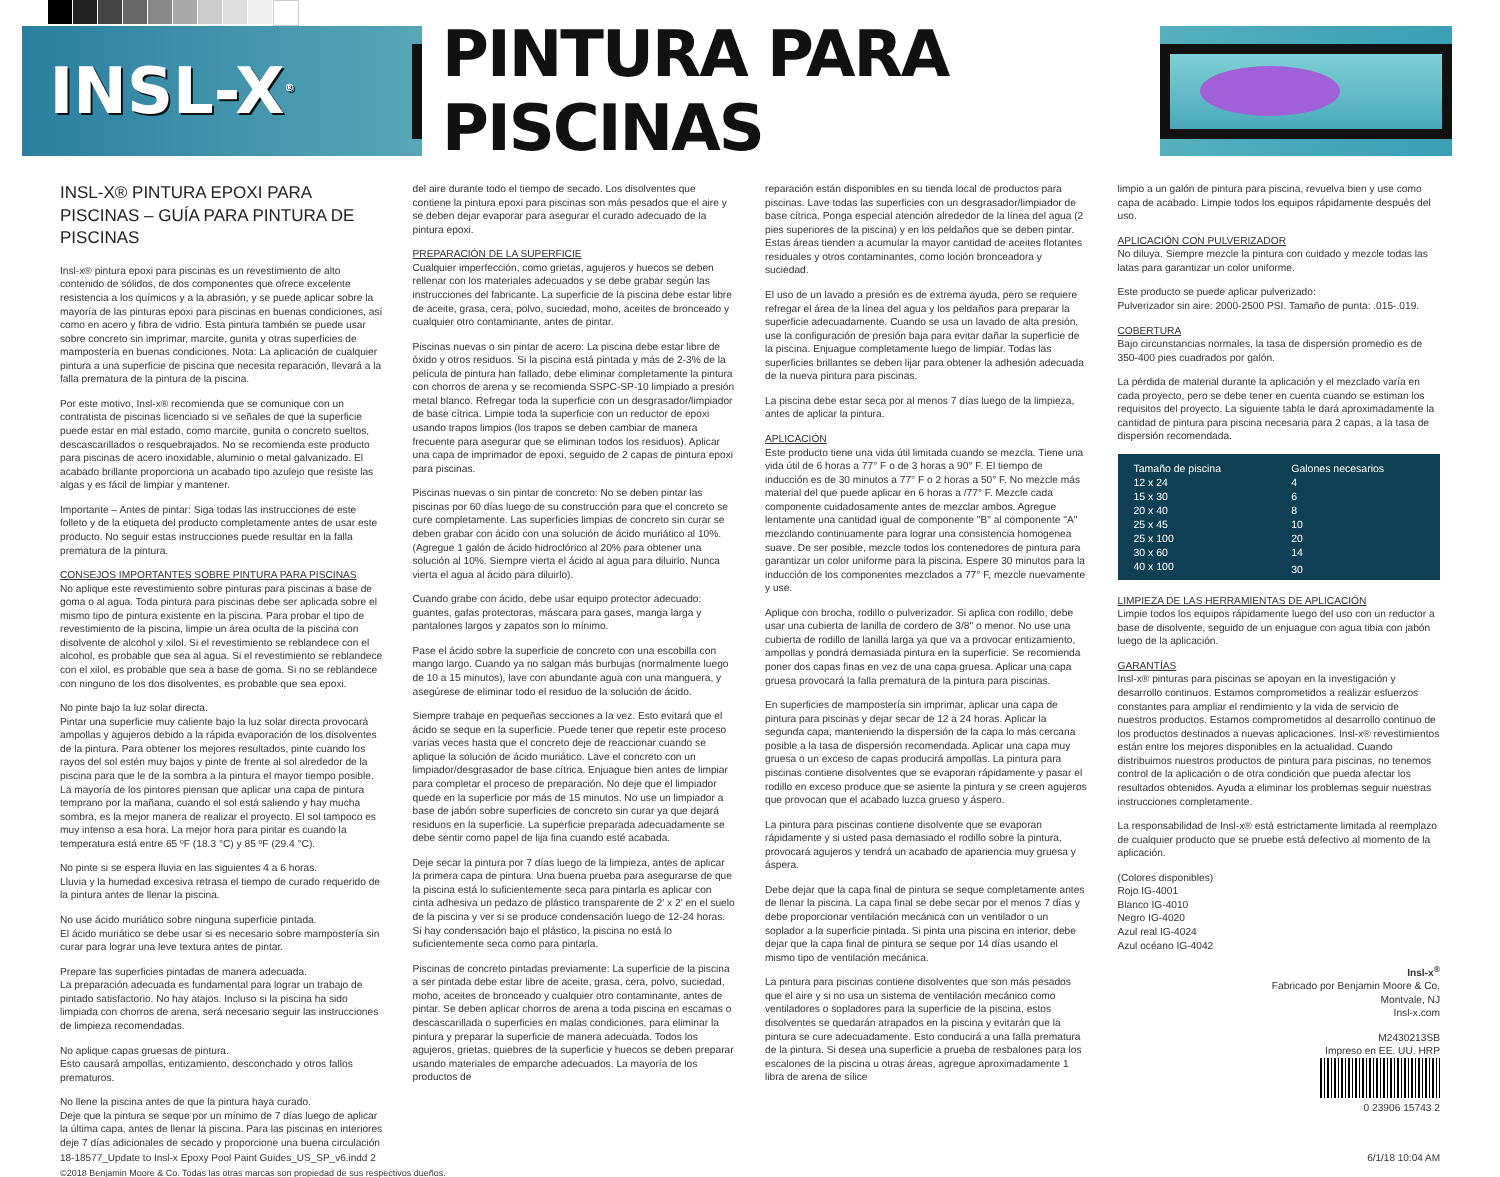INSL-X<sup>®</sup>
PINTURA PARA PISCINAS
INSL-X® PINTURA EPOXI PARA PISCINAS – GUÍA PARA PINTURA DE PISCINAS
Insl-x® pintura epoxi para piscinas es un revestimiento de alto contenido de sólidos, de dos componentes que ofrece excelente resistencia a los químicos y a la abrasión, y se puede aplicar sobre la mayoría de las pinturas epoxi para piscinas en buenas condiciones, así como en acero y fibra de vidrio. Esta pintura también se puede usar sobre concreto sin imprimar, marcite, gunita y otras superficies de mampostería en buenas condiciones. Nota: La aplicación de cualquier pintura a una superficie de piscina que necesita reparación, llevará a la falla prematura de la pintura de la piscina.
Por este motivo, Insl-x® recomienda que se comunique con un contratista de piscinas licenciado si ve señales de que la superficie puede estar en mal estado, como marcite, gunita o concreto sueltos, descascarillados o resquebrajados. No se recomienda este producto para piscinas de acero inoxidable, aluminio o metal galvanizado. El acabado brillante proporciona un acabado tipo azulejo que resiste las algas y es fácil de limpiar y mantener.
Importante – Antes de pintar: Siga todas las instrucciones de este folleto y de la etiqueta del producto completamente antes de usar este producto. No seguir estas instrucciones puede resultar en la falla prematura de la pintura.
CONSEJOS IMPORTANTES SOBRE PINTURA PARA PISCINAS
No aplique este revestimiento sobre pinturas para piscinas a base de goma o al agua. Toda pintura para piscinas debe ser aplicada sobre el mismo tipo de pintura existente en la piscina. Para probar el tipo de revestimiento de la piscina, limpie un área oculta de la piscina con disolvente de alcohol y xilol. Si el revestimiento se reblandece con el alcohol, es probable que sea al agua. Si el revestimiento se reblandece con el xilol, es probable que sea a base de goma. Si no se reblandece con ninguno de los dos disolventes, es probable que sea epoxi.
No pinte bajo la luz solar directa.
Pintar una superficie muy caliente bajo la luz solar directa provocará ampollas y agujeros debido a la rápida evaporación de los disolventes de la pintura. Para obtener los mejores resultados, pinte cuando los rayos del sol estén muy bajos y pinte de frente al sol alrededor de la piscina para que le de la sombra a la pintura el mayor tiempo posible. La mayoría de los pintores piensan que aplicar una capa de pintura temprano por la mañana, cuando el sol está saliendo y hay mucha sombra, es la mejor manera de realizar el proyecto. El sol tampoco es muy intenso a esa hora. La mejor hora para pintar es cuando la temperatura está entre 65 ºF (18.3 °C) y 85 ºF (29.4 °C).
No pinte si se espera lluvia en las siguientes 4 a 6 horas.
Lluvia y la humedad excesiva retrasa el tiempo de curado requerido de la pintura antes de llenar la piscina.
No use ácido muriático sobre ninguna superficie pintada.
El ácido muriático se debe usar si es necesario sobre mampostería sin curar para lograr una leve textura antes de pintar.
Prepare las superficies pintadas de manera adecuada.
La preparación adecuada es fundamental para lograr un trabajo de pintado satisfactorio. No hay atajos. Incluso si la piscina ha sido limpiada con chorros de arena, será necesario seguir las instrucciones de limpieza recomendadas.
No aplique capas gruesas de pintura.
Esto causará ampollas, entizamiento, desconchado y otros fallos prematuros.
No llene la piscina antes de que la pintura haya curado.
Deje que la pintura se seque por un mínimo de 7 días luego de aplicar la última capa, antes de llenar la piscina. Para las piscinas en interiores deje 7 días adicionales de secado y proporcione una buena circulación
del aire durante todo el tiempo de secado. Los disolventes que contiene la pintura epoxi para piscinas son más pesados que el aire y se deben dejar evaporar para asegurar el curado adecuado de la pintura epoxi.
PREPARACIÓN DE LA SUPERFICIE
Cualquier imperfección, como grietas, agujeros y huecos se deben rellenar con los materiales adecuados y se debe grabar según las instrucciones del fabricante. La superficie de la piscina debe estar libre de aceite, grasa, cera, polvo, suciedad, moho, aceites de bronceado y cualquier otro contaminante, antes de pintar.
Piscinas nuevas o sin pintar de acero: La piscina debe estar libre de óxido y otros residuos. Si la piscina está pintada y más de 2-3% de la película de pintura han fallado, debe eliminar completamente la pintura con chorros de arena y se recomienda SSPC-SP-10 limpiado a presión metal blanco. Refregar toda la superficie con un desgrasador/limpiador de base cítrica. Limpie toda la superficie con un reductor de epoxi usando trapos limpios (los trapos se deben cambiar de manera frecuente para asegurar que se eliminan todos los residuos). Aplicar una capa de imprimador de epoxi, seguido de 2 capas de pintura epoxi para piscinas.
Piscinas nuevas o sin pintar de concreto: No se deben pintar las piscinas por 60 días luego de su construcción para que el concreto se cure completamente. Las superficies limpias de concreto sin curar se deben grabar con ácido con una solución de ácido muriático al 10%. (Agregue 1 galón de ácido hidroclórico al 20% para obtener una solución al 10%. Siempre vierta el ácido al agua para diluirlo. Nunca vierta el agua al ácido para diluirlo).
Cuando grabe con ácido, debe usar equipo protector adecuado: guantes, gafas protectoras, máscara para gases, manga larga y pantalones largos y zapatos son lo mínimo.
Pase el ácido sobre la superficie de concreto con una escobilla con mango largo. Cuando ya no salgan más burbujas (normalmente luego de 10 a 15 minutos), lave con abundante agua con una manguera, y asegúrese de eliminar todo el residuo de la solución de ácido.
Siempre trabaje en pequeñas secciones a la vez. Esto evitará que el ácido se seque en la superficie. Puede tener que repetir este proceso varias veces hasta que el concreto deje de reaccionar cuando se aplique la solución de ácido muriático. Lave el concreto con un limpiador/desgrasador de base cítrica. Enjuague bien antes de limpiar para completar el proceso de preparación. No deje que el limpiador quede en la superficie por más de 15 minutos. No use un limpiador a base de jabón sobre superficies de concreto sin curar ya que dejará residuos en la superficie. La superficie preparada adecuadamente se debe sentir como papel de lija fina cuando esté acabada.
Deje secar la pintura por 7 días luego de la limpieza, antes de aplicar la primera capa de pintura. Una buena prueba para asegurarse de que la piscina está lo suficientemente seca para pintarla es aplicar con cinta adhesiva un pedazo de plástico transparente de 2' x 2' en el suelo de la piscina y ver si se produce condensación luego de 12-24 horas. Si hay condensación bajo el plástico, la piscina no está lo suficientemente seca como para pintarla.
Piscinas de concreto pintadas previamente: La superficie de la piscina a ser pintada debe estar libre de aceite, grasa, cera, polvo, suciedad, moho, aceites de bronceado y cualquier otro contaminante, antes de pintar. Se deben aplicar chorros de arena a toda piscina en escamas o descascarillada o superficies en malas condiciones, para eliminar la pintura y preparar la superficie de manera adecuada. Todos los agujeros, grietas, quiebres de la superficie y huecos se deben preparar usando materiales de emparche adecuados. La mayoría de los productos de
reparación están disponibles en su tienda local de productos para piscinas. Lave todas las superficies con un desgrasador/limpiador de base cítrica. Ponga especial atención alrededor de la línea del agua (2 pies superiores de la piscina) y en los peldaños que se deben pintar. Estas áreas tienden a acumular la mayor cantidad de aceites flotantes residuales y otros contaminantes, como loción bronceadora y suciedad.
El uso de un lavado a presión es de extrema ayuda, pero se requiere refregar el área de la línea del agua y los peldaños para preparar la superficie adecuadamente. Cuando se usa un lavado de alta presión, use la configuración de presión baja para evitar dañar la superficie de la piscina. Enjuague completamente luego de limpiar. Todas las superficies brillantes se deben lijar para obtener la adhesión adecuada de la nueva pintura para piscinas.
La piscina debe estar seca por al menos 7 días luego de la limpieza, antes de aplicar la pintura.
APLICACIÓN
Este producto tiene una vida útil limitada cuando se mezcla. Tiene una vida útil de 6 horas a 77° F o de 3 horas a 90° F. El tiempo de inducción es de 30 minutos a 77° F o 2 horas a 50° F. No mezcle más material del que puede aplicar en 6 horas a /77° F. Mezcle cada componente cuidadosamente antes de mezclar ambos. Agregue lentamente una cantidad igual de componente "B" al componente "A" mezclando continuamente para lograr una consistencia homogenea suave. De ser posible, mezcle todos los contenedores de pintura para garantizar un color uniforme para la piscina. Espere 30 minutos para la inducción de los componentes mezclados a 77° F, mezcle nuevamente y use.
Aplique con brocha, rodillo o pulverizador. Si aplica con rodillo, debe usar una cubierta de lanilla de cordero de 3/8" o menor. No use una cubierta de rodillo de lanilla larga ya que va a provocar entizamiento, ampollas y pondrá demasiada pintura en la superficie. Se recomienda poner dos capas finas en vez de una capa gruesa. Aplicar una capa gruesa provocará la falla prematura de la pintura para piscinas.
En superficies de mampostería sin imprimar, aplicar una capa de pintura para piscinas y dejar secar de 12 a 24 horas. Aplicar la segunda capa, manteniendo la dispersión de la capa lo más cercana posible a la tasa de dispersión recomendada. Aplicar una capa muy gruesa o un exceso de capas producirá ampollas. La pintura para piscinas contiene disolventes que se evaporan rápidamente y pasar el rodillo en exceso produce que se asiente la pintura y se creen agujeros que provocan que el acabado luzca grueso y áspero.
La pintura para piscinas contiene disolvente que se evaporan rápidamente y si usted pasa demasiado el rodillo sobre la pintura, provocará agujeros y tendrá un acabado de apariencia muy gruesa y áspera.
Debe dejar que la capa final de pintura se seque completamente antes de llenar la piscina. La capa final se debe secar por el menos 7 días y debe proporcionar ventilación mecánica con un ventilador o un soplador a la superficie pintada. Si pinta una piscina en interior, debe dejar que la capa final de pintura se seque por 14 días usando el mismo tipo de ventilación mecánica.
La pintura para piscinas contiene disolventes que son más pesados que el aire y si no usa un sistema de ventilación mecánico como ventiladores o sopladores para la superficie de la piscina, estos disolventes se quedarán atrapados en la piscina y evitarán que la pintura se cure adecuadamente. Esto conducirá a una falla prematura de la pintura. Si desea una superficie a prueba de resbalones para los escalones de la piscina u otras áreas, agregue aproximadamente 1 libra de arena de sílice
limpio a un galón de pintura para piscina, revuelva bien y use como capa de acabado. Limpie todos los equipos rápidamente después del uso.
APLICACIÓN CON PULVERIZADOR
No diluya. Siempre mezcle la pintura con cuidado y mezcle todas las latas para garantizar un color uniforme.
Este producto se puede aplicar pulverizado:
Pulverizador sin aire: 2000-2500 PSI. Tamaño de punta: .015-.019.
COBERTURA
Bajo circunstancias normales, la tasa de dispersión promedio es de 350-400 pies cuadrados por galón.
La pérdida de material durante la aplicación y el mezclado varía en cada proyecto, pero se debe tener en cuenta cuando se estiman los requisitos del proyecto. La siguiente tabla le dará aproximadamente la cantidad de pintura para piscina necesaria para 2 capas, a la tasa de dispersión recomendada.
| Tamaño de piscina | Galones necesarios |
| --- | --- |
| 12 x 24 | 4 |
| 15 x 30 | 6 |
| 20 x 40 | 8 |
| 25 x 45 | 10 |
| 25 x 100 | 20 |
| 30 x 60 | 14 |
| 40 x 100 | 30 |
LIMPIEZA DE LAS HERRAMIENTAS DE APLICACIÓN
Limpie todos los equipos rápidamente luego del uso con un reductor a base de disolvente, seguido de un enjuague con agua tibia con jabón luego de la aplicación.
GARANTÍAS
Insl-x® pinturas para piscinas se apoyan en la investigación y desarrollo continuos. Estamos comprometidos a realizar esfuerzos constantes para ampliar el rendimiento y la vida de servicio de nuestros productos. Estamos comprometidos al desarrollo continuo de los productos destinados a nuevas aplicaciones. Insl-x® revestimientos están entre los mejores disponibles en la actualidad. Cuando distribuimos nuestros productos de pintura para piscinas, no tenemos control de la aplicación o de otra condición que pueda afectar los resultados obtenidos. Ayuda a eliminar los problemas seguir nuestras instrucciones completamente.
La responsabilidad de Insl-x® está estrictamente limitada al reemplazo de cualquier producto que se pruebe está defectivo al momento de la aplicación.
(Colores disponibles)
Rojo IG-4001
Blanco IG-4010
Negro IG-4020
Azul real IG-4024
Azul océano IG-4042
Insl-x<sup>®</sup>
Fabricado por Benjamin Moore & Co.
Montvale, NJ
Insl-x.com
M2430213SB
Impreso en EE. UU. HRP
0 23906 15743 2
©2018 Benjamin Moore & Co. Todas las otras marcas son propiedad de sus respectivos dueños.
18-18577_Update to Insl-x Epoxy Pool Paint Guides_US_SP_v6.indd 2 6/1/18 10:04 AM